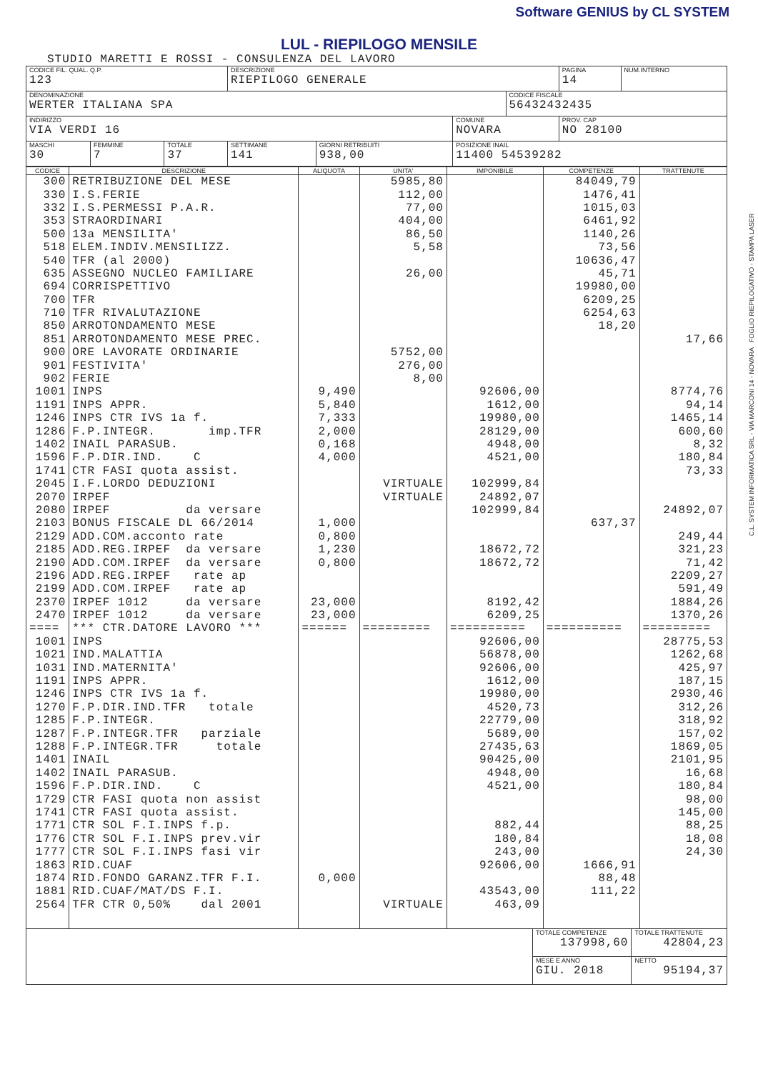Software GENIUS by CL SYSTEM
LUL - RIEPILOGO MENSILE
STUDIO MARETTI E ROSSI - CONSULENZA DEL LAVORO
| CODICE FIL. QUAL. Q.P. 123 | | | DESCRIZIONE RIEPILOGO GENERALE | | | | PAGINA 14 | NUM.INTERNO |
| DENOMINAZIONE WERTER ITALIANA SPA | | | | | | CODICE FISCALE 56432432435 | | |
| INDIRIZZO VIA VERDI 16 | | | | | COMUNE NOVARA | | PROV. CAP NO 28100 | |
| MASCHI 30 | FEMMINE 7 | TOTALE 37 | SETTIMANE 141 | GIORNI RETRIBUITI 938,00 | POSIZIONE INAIL 11400 54539282 | | | |
| CODICE | DESCRIZIONE | ALIQUOTA | UNITA' | IMPONIBILE | COMPETENZE | TRATTENUTE |
| --- | --- | --- | --- | --- | --- | --- |
| 300 | RETRIBUZIONE DEL MESE | | 5985,80 | | 84049,79 | |
| 330 | I.S.FERIE | | 112,00 | | 1476,41 | |
| 332 | I.S.PERMESSI P.A.R. | | 77,00 | | 1015,03 | |
| 353 | STRAORDINARI | | 404,00 | | 6461,92 | |
| 500 | 13a MENSILITA' | | 86,50 | | 1140,26 | |
| 518 | ELEM.INDIV.MENSILIZZ. | | 5,58 | | 73,56 | |
| 540 | TFR (al 2000) | | | | 10636,47 | |
| 635 | ASSEGNO NUCLEO FAMILIARE | | 26,00 | | 45,71 | |
| 694 | CORRISPETTIVO | | | | 19980,00 | |
| 700 | TFR | | | | 6209,25 | |
| 710 | TFR RIVALUTAZIONE | | | | 6254,63 | |
| 850 | ARROTONDAMENTO MESE | | | | 18,20 | |
| 851 | ARROTONDAMENTO MESE PREC. | | | | | 17,66 |
| 900 | ORE LAVORATE ORDINARIE | | 5752,00 | | | |
| 901 | FESTIVITA' | | 276,00 | | | |
| 902 | FERIE | | 8,00 | | | |
| 1001 | INPS | 9,490 | | 92606,00 | | 8774,76 |
| 1191 | INPS APPR. | 5,840 | | 1612,00 | | 94,14 |
| 1246 | INPS CTR IVS 1a f. | 7,333 | | 19980,00 | | 1465,14 |
| 1286 | F.P.INTEGR. imp.TFR | 2,000 | | 28129,00 | | 600,60 |
| 1402 | INAIL PARASUB. | 0,168 | | 4948,00 | | 8,32 |
| 1596 | F.P.DIR.IND. C | 4,000 | | 4521,00 | | 180,84 |
| 1741 | CTR FASI quota assist. | | | | | 73,33 |
| 2045 | I.F.LORDO DEDUZIONI | | VIRTUALE | 102999,84 | | |
| 2070 | IRPEF | | VIRTUALE | 24892,07 | | |
| 2080 | IRPEF da versare | | | 102999,84 | | 24892,07 |
| 2103 | BONUS FISCALE DL 66/2014 | 1,000 | | | 637,37 | |
| 2129 | ADD.COM.acconto rate | 0,800 | | | | 249,44 |
| 2185 | ADD.REG.IRPEF da versare | 1,230 | | 18672,72 | | 321,23 |
| 2190 | ADD.COM.IRPEF da versare | 0,800 | | 18672,72 | | 71,42 |
| 2196 | ADD.REG.IRPEF rate ap | | | | | 2209,27 |
| 2199 | ADD.COM.IRPEF rate ap | | | | | 591,49 |
| 2370 | IRPEF 1012 da versare | 23,000 | | 8192,42 | | 1884,26 |
| 2470 | IRPEF 1012 da versare | 23,000 | | 6209,25 | | 1370,26 |
| ==== | *** CTR.DATORE LAVORO *** | ====== | ========= | ========== | ========== | ========= |
| 1001 | INPS | | | 92606,00 | | 28775,53 |
| 1021 | IND.MALATTIA | | | 56878,00 | | 1262,68 |
| 1031 | IND.MATERNITA' | | | 92606,00 | | 425,97 |
| 1191 | INPS APPR. | | | 1612,00 | | 187,15 |
| 1246 | INPS CTR IVS 1a f. | | | 19980,00 | | 2930,46 |
| 1270 | F.P.DIR.IND.TFR totale | | | 4520,73 | | 312,26 |
| 1285 | F.P.INTEGR. | | | 22779,00 | | 318,92 |
| 1287 | F.P.INTEGR.TFR parziale | | | 5689,00 | | 157,02 |
| 1288 | F.P.INTEGR.TFR totale | | | 27435,63 | | 1869,05 |
| 1401 | INAIL | | | 90425,00 | | 2101,95 |
| 1402 | INAIL PARASUB. | | | 4948,00 | | 16,68 |
| 1596 | F.P.DIR.IND. C | | | 4521,00 | | 180,84 |
| 1729 | CTR FASI quota non assist | | | | | 98,00 |
| 1741 | CTR FASI quota assist. | | | | | 145,00 |
| 1771 | CTR SOL F.I.INPS f.p. | | | 882,44 | | 88,25 |
| 1776 | CTR SOL F.I.INPS prev.vir | | | 180,84 | | 18,08 |
| 1777 | CTR SOL F.I.INPS fasi vir | | | 243,00 | | 24,30 |
| 1863 | RID.CUAF | | | 92606,00 | 1666,91 | |
| 1874 | RID.FONDO GARANZ.TFR F.I. | 0,000 | | | 88,48 | |
| 1881 | RID.CUAF/MAT/DS F.I. | | | 43543,00 | 111,22 | |
| 2564 | TFR CTR 0,50% dal 2001 | | VIRTUALE | 463,09 | | |
| | TOTALE COMPETENZE 137998,60 | TOTALE TRATTENUTE 42804,23 |
| | MESE E ANNO GIU. 2018 | NETTO 95194,37 |
C.L. SYSTEM INFORMATICA SRL - VIA MARCONI 14 - NOVARA FOGLIO RIEPILOGATIVO - STAMPA LASER